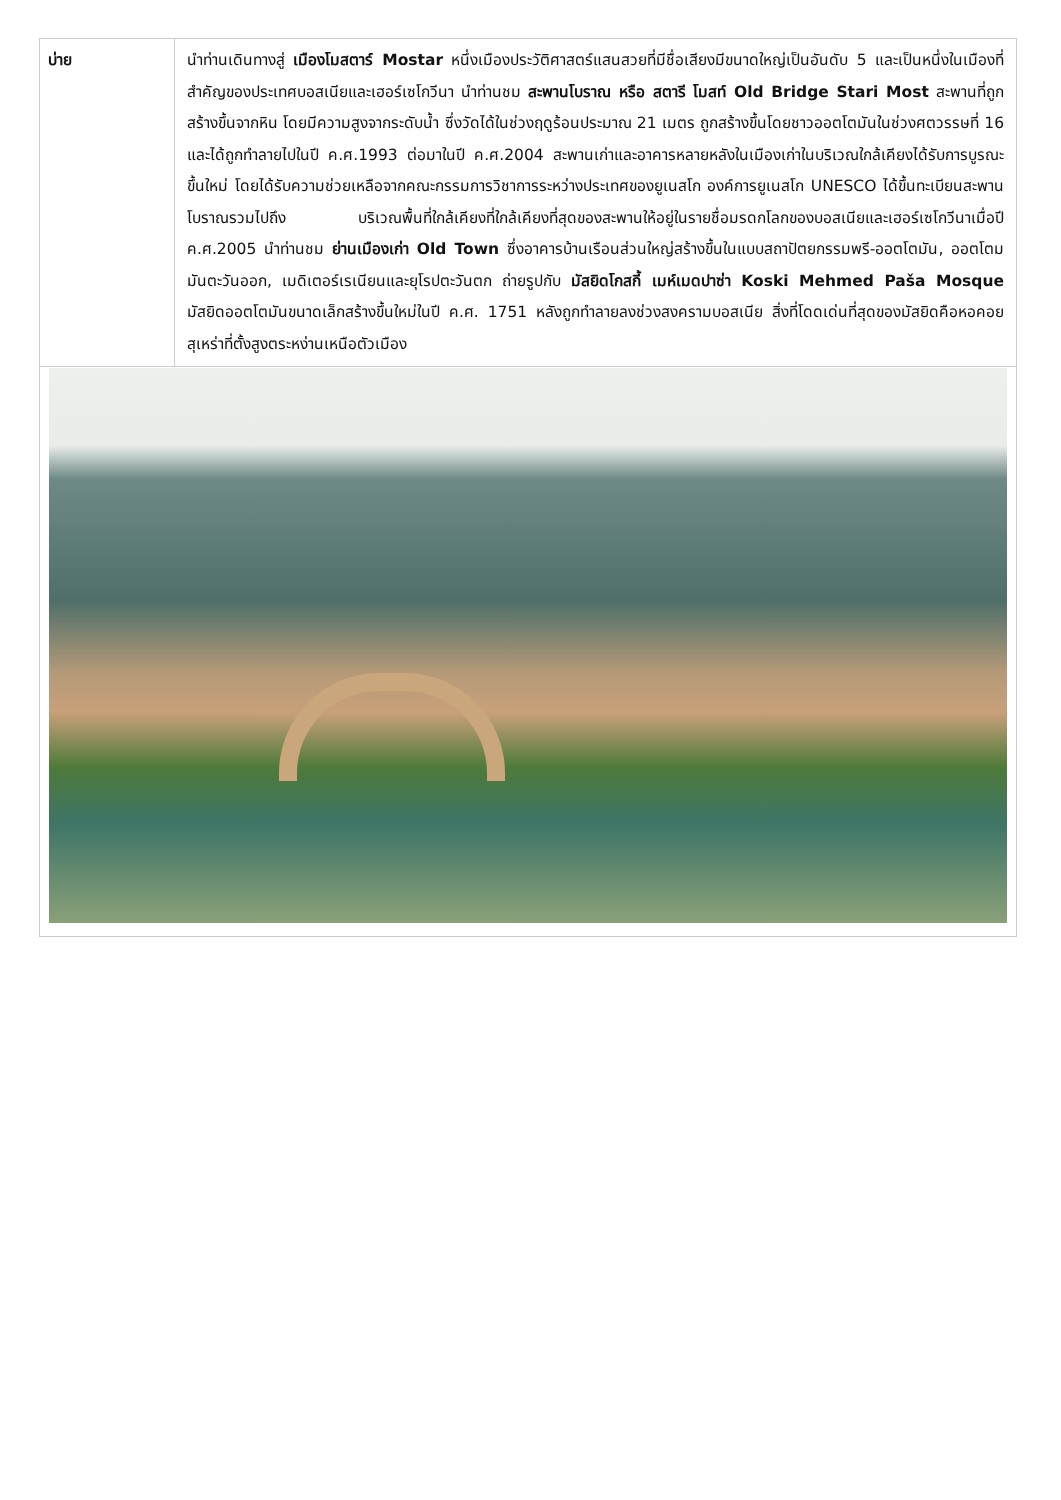| บ่าย | นำท่านเดินทางสู่ เมืองโมสตาร์ Mostar หนึ่งเมืองประวัติศาสตร์แสนสวยที่มีชื่อเสียงมีขนาดใหญ่เป็นอันดับ 5 และเป็นหนึ่งในเมืองที่สำคัญของประเทศบอสเนียและเฮอร์เซโกวีนา นำท่านชม สะพานโบราณ หรือ สตารี โมสท์ Old Bridge Stari Most สะพานที่ถูกสร้างขึ้นจากหิน โดยมีความสูงจากระดับน้ำ ซึ่งวัดได้ในช่วงฤดูร้อนประมาณ 21 เมตร ถูกสร้างขึ้นโดยชาวออตโตมันในช่วงศตวรรษที่ 16 และได้ถูกทำลายไปในปี ค.ศ.1993 ต่อมาในปี ค.ศ.2004 สะพานเก่าและอาคารหลายหลังในเมืองเก่าในบริเวณใกล้เคียงได้รับการบูรณะขึ้นใหม่ โดยได้รับความช่วยเหลือจากคณะกรรมการวิชาการระหว่างประเทศของยูเนสโก องค์การยูเนสโก UNESCO ได้ขึ้นทะเบียนสะพานโบราณรวมไปถึง บริเวณพื้นที่ใกล้เคียงที่ใกล้เคียงที่สุดของสะพานให้อยู่ในรายชื่อมรดกโลกของบอสเนียและเฮอร์เซโกวีนาเมื่อปี ค.ศ.2005 นำท่านชม ย่านเมืองเก่า Old Town ซึ่งอาคารบ้านเรือนส่วนใหญ่สร้างขึ้นในแบบสถาปัตยกรรมพรี-ออตโตมัน, ออตโตมมันตะวันออก, เมดิเตอร์เรเนียนและยุโรปตะวันตก ถ่ายรูปกับ มัสยิดโกสกี้ เมห์เมดปาซ่า Koski Mehmed Paša Mosque มัสยิดออตโตมันขนาดเล็กสร้างขึ้นใหม่ในปี ค.ศ. 1751 หลังถูกทำลายลงช่วงสงครามบอสเนีย สิ่งที่โดดเด่นที่สุดของมัสยิดคือหอคอยสุเหร่าที่ตั้งสูงตระหง่านเหนือตัวเมือง |